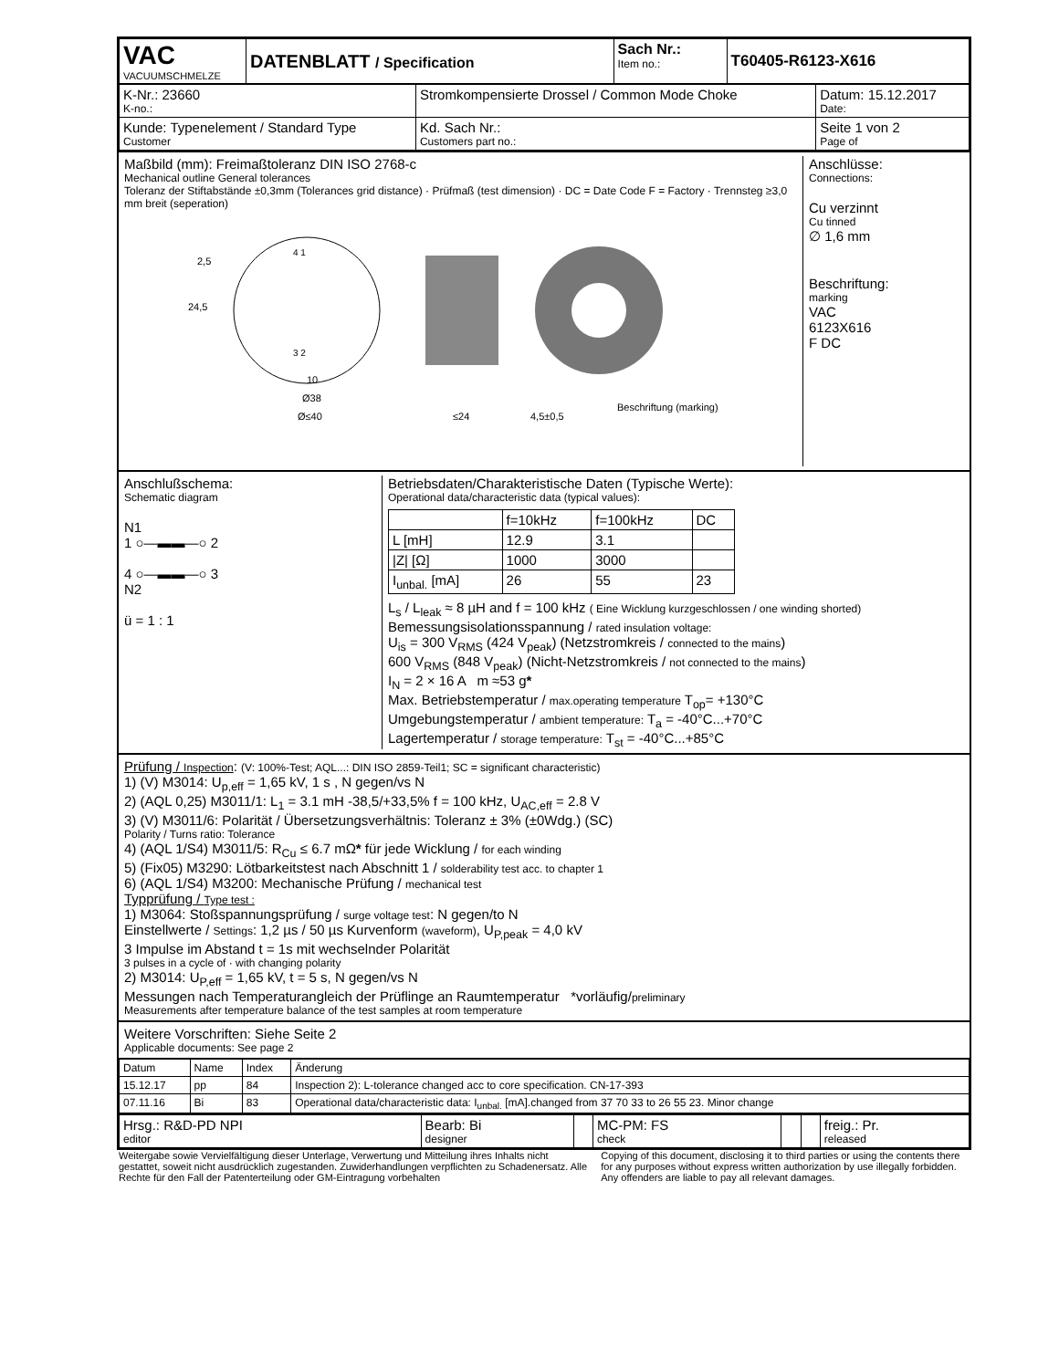| VAC VACUUMSCHMELZE | DATENBLATT / Specification | Sach Nr.: Item no.: | T60405-R6123-X616 |
| K-Nr.: 23660 K-no.: | Stromkompensierte Drossel / Common Mode Choke | Datum: 15.12.2017 Date: |
| Kunde: Typenelement / Standard Type Customer | Kd. Sach Nr.: Customers part no.: | Seite 1 von 2 Page of |
Maßbild (mm): Freimaßtoleranz DIN ISO 2768-c
Mechanical outline General tolerances
Toleranz der Stiftabstände ±0,3mm (Tolerances grid distance) · Prüfmaß (test dimension) · DC = Date Code F = Factory · Trennsteg ≥3,0 mm breit (seperation)
2,5
24,5
10
Ø38
Ø≤40
≤24
4,5±0,5
Beschriftung (marking)
4 1
3 2
Anschlüsse:
Connections:
Cu verzinnt
Cu tinned
∅ 1,6 mm
Beschriftung:
marking
VAC
6123X616
F DC
Anschlußschema:
Schematic diagram
N1
1 ○—▬▬—○ 2
4 ○—▬▬—○ 3
N2
ü = 1 : 1
Betriebsdaten/Charakteristische Daten (Typische Werte):
Operational data/characteristic data (typical values):
| | f=10kHz | f=100kHz | DC |
| --- | --- | --- | --- |
| L [mH] | 12.9 | 3.1 | |
| /Z/ [Ω] | 1000 | 3000 | |
| I<sub>unbal.</sub> [mA] | 26 | 55 | 23 |
L<sub>s</sub> / L<sub>leak</sub> ≈ 8 µH and f = 100 kHz ( Eine Wicklung kurzgeschlossen / one winding shorted)
Bemessungsisolationsspannung / rated insulation voltage:
U<sub>is</sub> = 300 V<sub>RMS</sub> (424 V<sub>peak</sub>) (Netzstromkreis / connected to the mains)
600 V<sub>RMS</sub> (848 V<sub>peak</sub>) (Nicht-Netzstromkreis / not connected to the mains)
I<sub>N</sub> = 2 × 16 A m ≈53 g*
Max. Betriebstemperatur / max.operating temperature T<sub>op</sub>= +130°C
Umgebungstemperatur / ambient temperature: T<sub>a</sub> = -40°C...+70°C
Lagertemperatur / storage temperature: T<sub>st</sub> = -40°C...+85°C
Prüfung / Inspection: (V: 100%-Test; AQL...: DIN ISO 2859-Teil1; SC = significant characteristic)
1) (V) M3014: U<sub>p,eff</sub> = 1,65 kV, 1 s , N gegen/vs N
2) (AQL 0,25) M3011/1: L<sub>1</sub> = 3.1 mH -38,5/+33,5% f = 100 kHz, U<sub>AC,eff</sub> = 2.8 V
3) (V) M3011/6: Polarität / Übersetzungsverhältnis: Toleranz ± 3% (±0Wdg.) (SC)
Polarity / Turns ratio: Tolerance
4) (AQL 1/S4) M3011/5: R<sub>Cu</sub> ≤ 6.7 mΩ* für jede Wicklung / for each winding
5) (Fix05) M3290: Lötbarkeitstest nach Abschnitt 1 / solderability test acc. to chapter 1
6) (AQL 1/S4) M3200: Mechanische Prüfung / mechanical test
Typprüfung / Type test :
1) M3064: Stoßspannungsprüfung / surge voltage test: N gegen/to N
Einstellwerte / Settings: 1,2 µs / 50 µs Kurvenform (waveform), U<sub>P,peak</sub> = 4,0 kV
3 Impulse im Abstand t = 1s mit wechselnder Polarität
3 pulses in a cycle of · with changing polarity
2) M3014: U<sub>P,eff</sub> = 1,65 kV, t = 5 s, N gegen/vs N
Messungen nach Temperaturangleich der Prüflinge an Raumtemperatur *vorläufig/preliminary
Measurements after temperature balance of the test samples at room temperature
Weitere Vorschriften: Siehe Seite 2
Applicable documents: See page 2
| Datum | Name | Index | Änderung |
| 15.12.17 | pp | 84 | Inspection 2): L-tolerance changed acc to core specification. CN-17-393 |
| 07.11.16 | Bi | 83 | Operational data/characteristic data: I<sub>unbal.</sub> [mA].changed from 37 70 33 to 26 55 23. Minor change |
| Hrsg.: R&D-PD NPI editor | Bearb: Bi designer | | MC-PM: FS check | | | freig.: Pr. released |
Weitergabe sowie Vervielfältigung dieser Unterlage, Verwertung und Mitteilung ihres Inhalts nicht gestattet, soweit nicht ausdrücklich zugestanden. Zuwiderhandlungen verpflichten zu Schadenersatz. Alle Rechte für den Fall der Patenterteilung oder GM-Eintragung vorbehalten
Copying of this document, disclosing it to third parties or using the contents there for any purposes without express written authorization by use illegally forbidden. Any offenders are liable to pay all relevant damages.